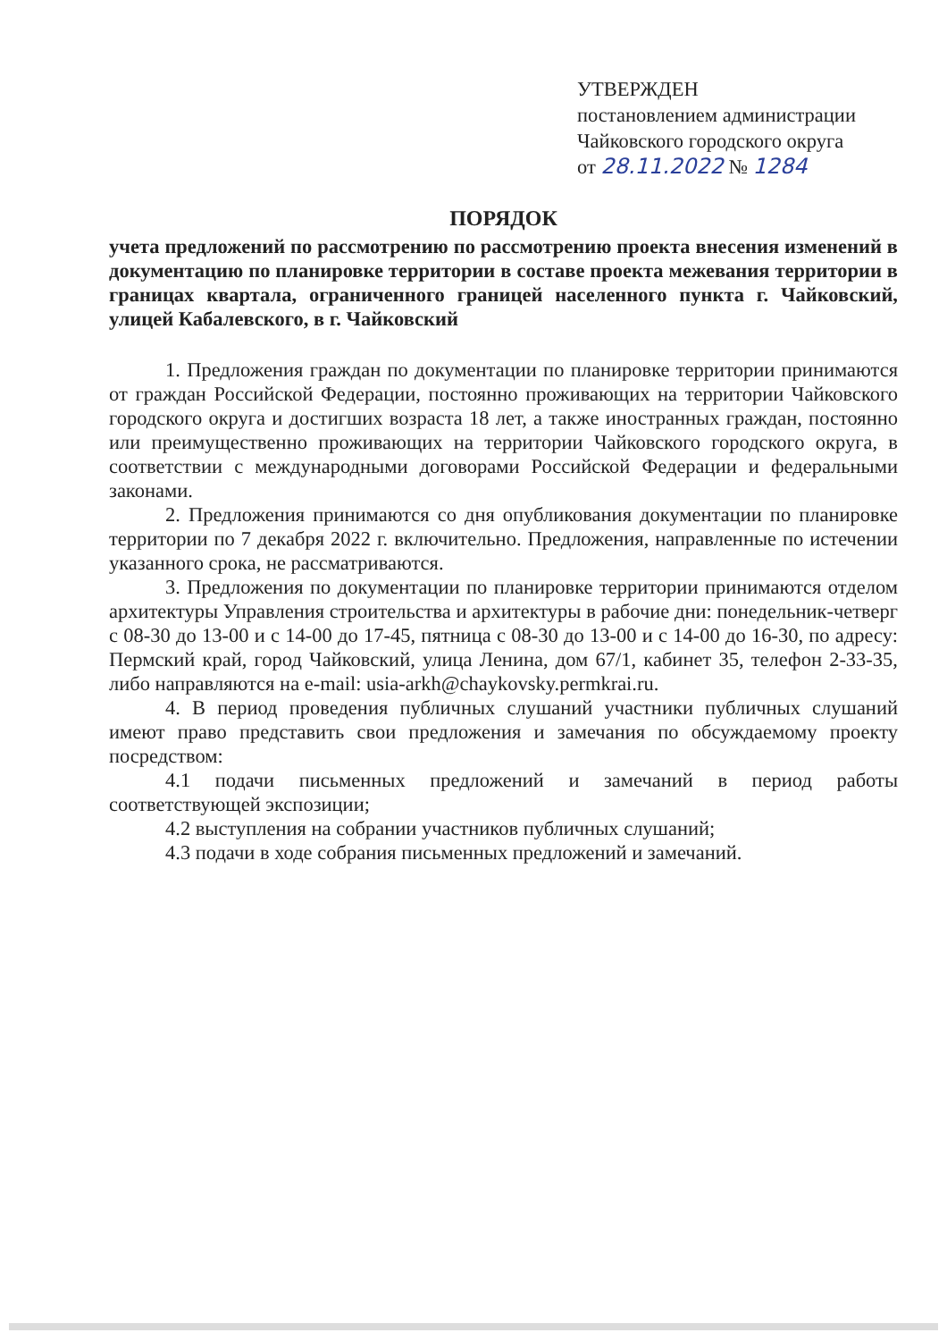УТВЕРЖДЕН
постановлением администрации
Чайковского городского округа
от 28.11.2022 № 1284
ПОРЯДОК
учета предложений по рассмотрению по рассмотрению проекта внесения изменений в документацию по планировке территории в составе проекта межевания территории в границах квартала, ограниченного границей населенного пункта г. Чайковский, улицей Кабалевского, в г. Чайковский
1. Предложения граждан по документации по планировке территории принимаются от граждан Российской Федерации, постоянно проживающих на территории Чайковского городского округа и достигших возраста 18 лет, а также иностранных граждан, постоянно или преимущественно проживающих на территории Чайковского городского округа, в соответствии с международными договорами Российской Федерации и федеральными законами.
2. Предложения принимаются со дня опубликования документации по планировке территории по 7 декабря 2022 г. включительно. Предложения, направленные по истечении указанного срока, не рассматриваются.
3. Предложения по документации по планировке территории принимаются отделом архитектуры Управления строительства и архитектуры в рабочие дни: понедельник-четверг с 08-30 до 13-00 и с 14-00 до 17-45, пятница с 08-30 до 13-00 и с 14-00 до 16-30, по адресу: Пермский край, город Чайковский, улица Ленина, дом 67/1, кабинет 35, телефон 2-33-35, либо направляются на e-mail: usia-arkh@chaykovsky.permkrai.ru.
4. В период проведения публичных слушаний участники публичных слушаний имеют право представить свои предложения и замечания по обсуждаемому проекту посредством:
4.1 подачи письменных предложений и замечаний в период работы соответствующей экспозиции;
4.2 выступления на собрании участников публичных слушаний;
4.3 подачи в ходе собрания письменных предложений и замечаний.